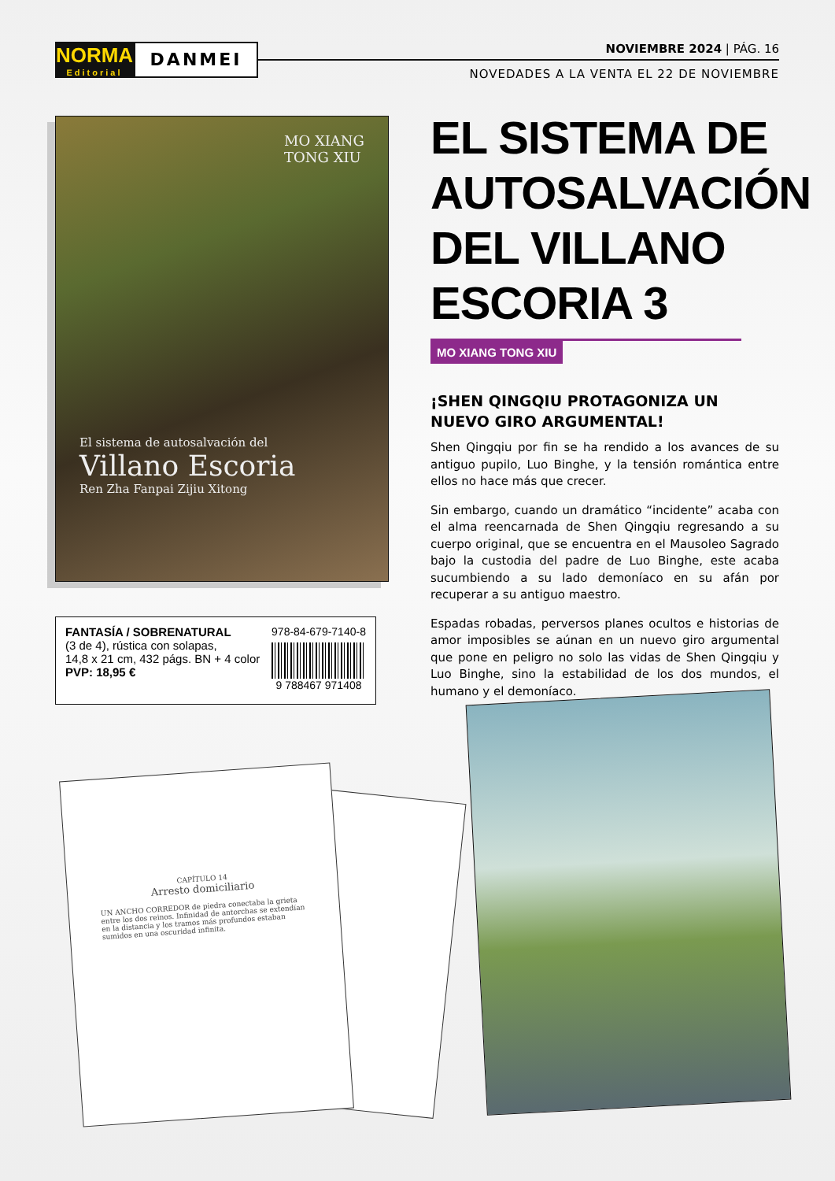NORMA
Editorial
DANMEI
NOVIEMBRE 2024 | PÁG. 16
NOVEDADES A LA VENTA EL 22 DE NOVIEMBRE
MO XIANG
TONG XIU
El sistema de autosalvación del
Villano Escoria
Ren Zha Fanpai Zijiu Xitong
FANTASÍA / SOBRENATURAL
(3 de 4), rústica con solapas,
14,8 x 21 cm, 432 págs. BN + 4 color
PVP: 18,95 €
978-84-679-7140-8
9 788467 971408
EL SISTEMA DE AUTOSALVACIÓN DEL VILLANO ESCORIA 3
MO XIANG TONG XIU
¡SHEN QINGQIU PROTAGONIZA UN NUEVO GIRO ARGUMENTAL!
Shen Qingqiu por fin se ha rendido a los avances de su antiguo pupilo, Luo Binghe, y la tensión romántica entre ellos no hace más que crecer.
Sin embargo, cuando un dramático “incidente” acaba con el alma reencarnada de Shen Qingqiu regresando a su cuerpo original, que se encuentra en el Mausoleo Sagrado bajo la custodia del padre de Luo Binghe, este acaba sucumbiendo a su lado demoníaco en su afán por recuperar a su antiguo maestro.
Espadas robadas, perversos planes ocultos e historias de amor imposibles se aúnan en un nuevo giro argumental que pone en peligro no solo las vidas de Shen Qingqiu y Luo Binghe, sino la estabilidad de los dos mundos, el humano y el demoníaco.
CAPÍTULO 14
Arresto domiciliario
UN ANCHO CORREDOR de piedra conectaba la grieta entre los dos reinos. Infinidad de antorchas se extendían en la distancia y los tramos más profundos estaban sumidos en una oscuridad infinita.